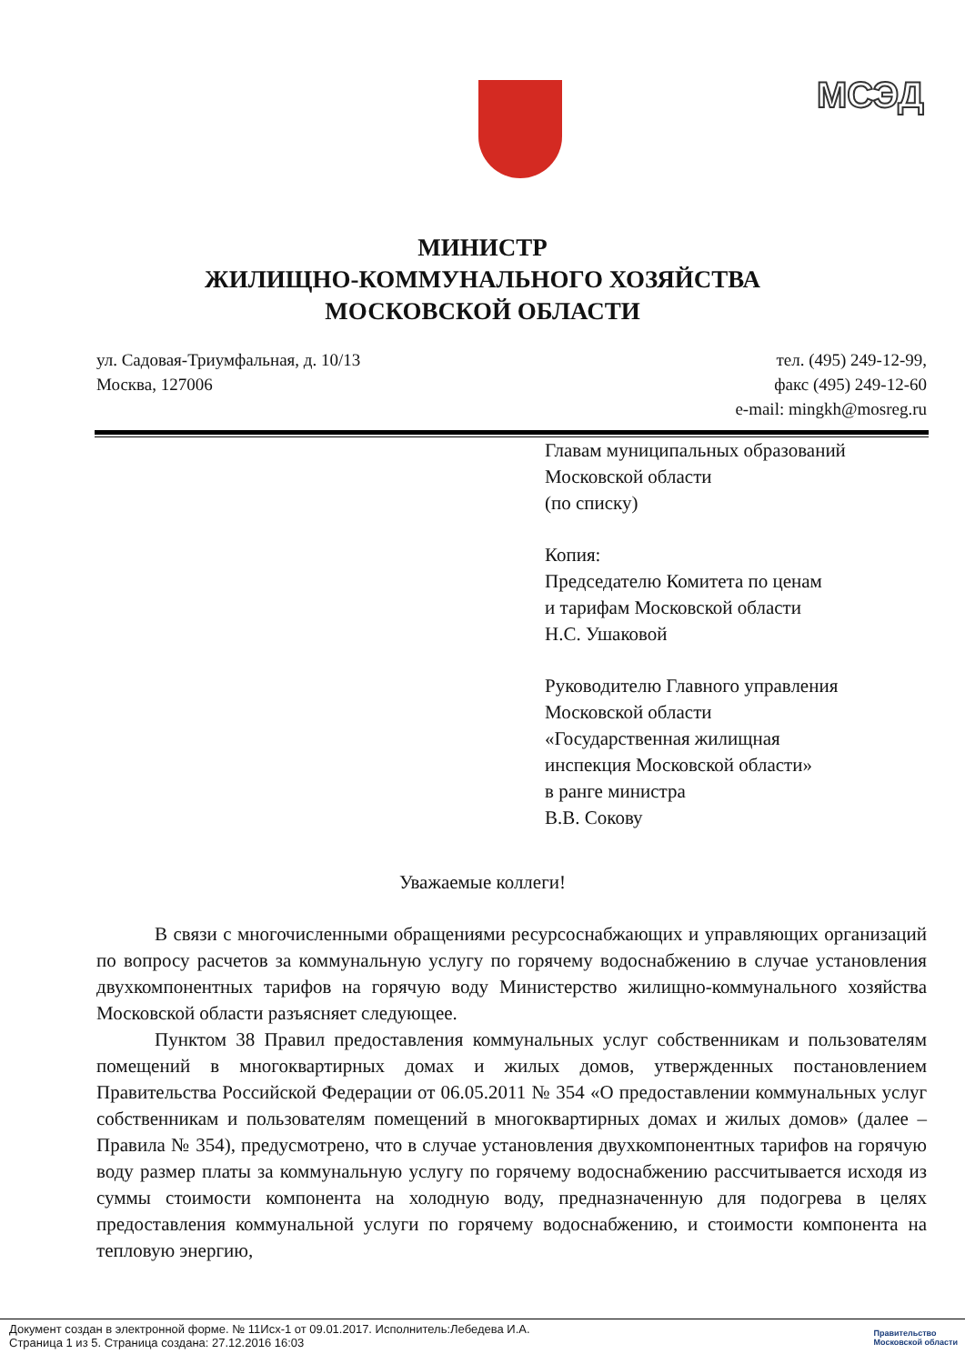МСЭД
МИНИСТР
ЖИЛИЩНО-КОММУНАЛЬНОГО ХОЗЯЙСТВА
МОСКОВСКОЙ ОБЛАСТИ
ул. Садовая-Триумфальная, д. 10/13
Москва, 127006
тел. (495) 249-12-99,
факс (495) 249-12-60
e-mail: mingkh@mosreg.ru
Главам муниципальных образований
Московской области
(по списку)
Копия:
Председателю Комитета по ценам
и тарифам Московской области
Н.С. Ушаковой
Руководителю Главного управления
Московской области
«Государственная жилищная
инспекция Московской области»
в ранге министра
В.В. Сокову
Уважаемые коллеги!
В связи с многочисленными обращениями ресурсоснабжающих и управляющих организаций по вопросу расчетов за коммунальную услугу по горячему водоснабжению в случае установления двухкомпонентных тарифов на горячую воду Министерство жилищно-коммунального хозяйства Московской области разъясняет следующее.
Пунктом 38 Правил предоставления коммунальных услуг собственникам и пользователям помещений в многоквартирных домах и жилых домов, утвержденных постановлением Правительства Российской Федерации от 06.05.2011 № 354 «О предоставлении коммунальных услуг собственникам и пользователям помещений в многоквартирных домах и жилых домов» (далее – Правила № 354), предусмотрено, что в случае установления двухкомпонентных тарифов на горячую воду размер платы за коммунальную услугу по горячему водоснабжению рассчитывается исходя из суммы стоимости компонента на холодную воду, предназначенную для подогрева в целях предоставления коммунальной услуги по горячему водоснабжению, и стоимости компонента на тепловую энергию,
Документ создан в электронной форме. № 11Исх-1 от 09.01.2017. Исполнитель:Лебедева И.А.
Страница 1 из 5. Страница создана: 27.12.2016 16:03
Правительство
Московской области